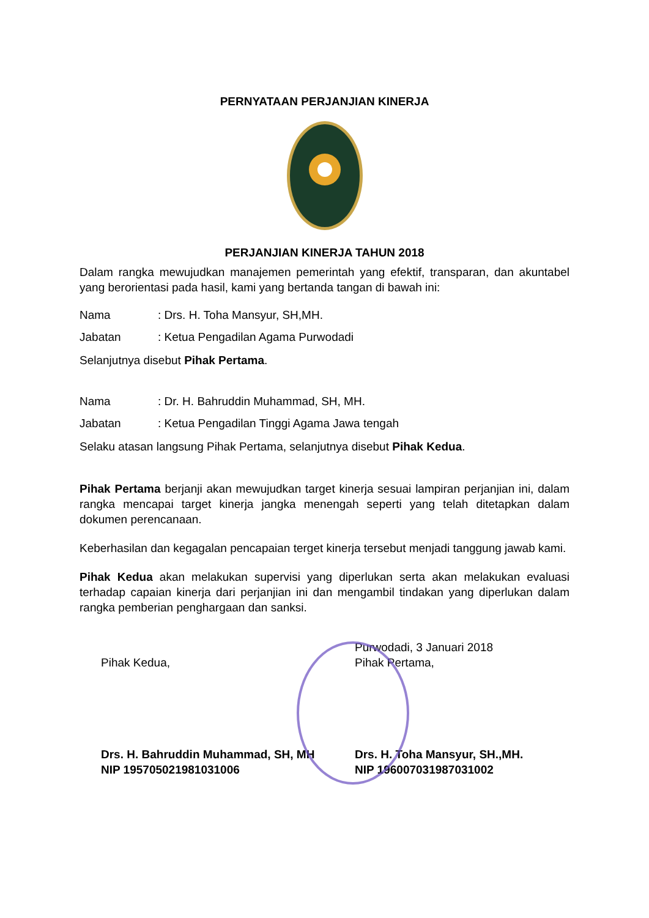PERNYATAAN PERJANJIAN KINERJA
PERJANJIAN KINERJA TAHUN 2018
Dalam rangka mewujudkan manajemen pemerintah yang efektif, transparan, dan akuntabel yang berorientasi pada hasil, kami yang bertanda tangan di bawah ini:
Nama: Drs. H. Toha Mansyur, SH,MH.
Jabatan: Ketua Pengadilan Agama Purwodadi
Selanjutnya disebut Pihak Pertama.
Nama: Dr. H. Bahruddin Muhammad, SH, MH.
Jabatan: Ketua Pengadilan Tinggi Agama Jawa tengah
Selaku atasan langsung Pihak Pertama, selanjutnya disebut Pihak Kedua.
Pihak Pertama berjanji akan mewujudkan target kinerja sesuai lampiran perjanjian ini, dalam rangka mencapai target kinerja jangka menengah seperti yang telah ditetapkan dalam dokumen perencanaan.
Keberhasilan dan kegagalan pencapaian terget kinerja tersebut menjadi tanggung jawab kami.
Pihak Kedua akan melakukan supervisi yang diperlukan serta akan melakukan evaluasi terhadap capaian kinerja dari perjanjian ini dan mengambil tindakan yang diperlukan dalam rangka pemberian penghargaan dan sanksi.
Pihak Kedua,
Drs. H. Bahruddin Muhammad, SH, MH
NIP 195705021981031006
Purwodadi, 3 Januari 2018
Pihak Pertama,
Drs. H. Toha Mansyur, SH.,MH.
NIP 196007031987031002